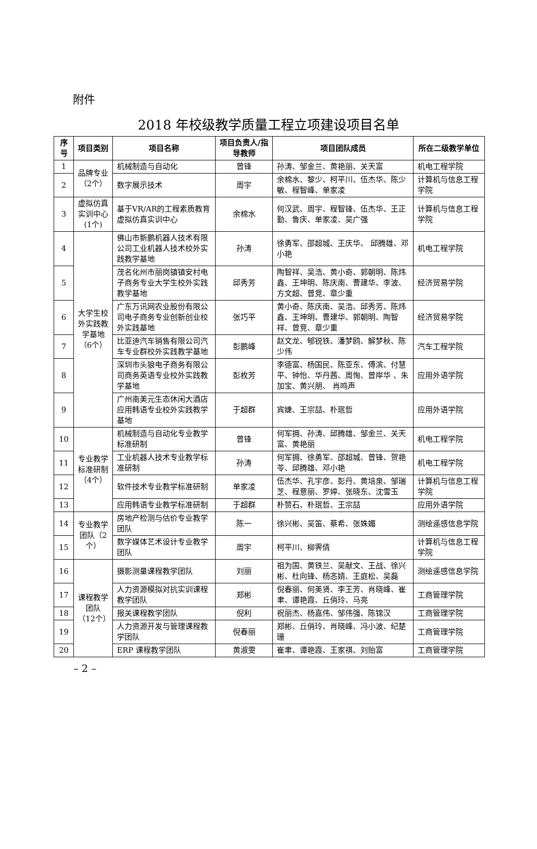附件
2018 年校级教学质量工程立项建设项目名单
| 序号 | 项目类别 | 项目名称 | 项目负责人/指导教师 | 项目团队成员 | 所在二级教学单位 |
| --- | --- | --- | --- | --- | --- |
| 1 | 品牌专业（2个） | 机械制造与自动化 | 曾锋 | 孙涛、邹金兰、黄艳丽、关天富 | 机电工程学院 |
| 2 | | 数字展示技术 | 周宇 | 余棉水、黎少、柯平川、伍杰华、陈少敏、程智峰、单家凌 | 计算机与信息工程学院 |
| 3 | 虚拟仿真实训中心(1个) | 基于VR/AR的工程素质教育虚拟仿真实训中心 | 余棉水 | 何汉武、周宇、程智锋、伍杰华、王正勤、鲁庆、单家凌、吴广强 | 计算机与信息工程学院 |
| 4 | 大学生校外实践教学基地（6个） | 佛山市新鹏机器人技术有限公司工业机器人技术校外实践教学基地 | 孙涛 | 徐勇军、邵超城、王庆华、 邱腾雄、邓小艳 | 机电工程学院 |
| 5 | | 茂名化州市丽岗镇镇安村电子商务专业大学生校外实践教学基地 | 邱秀芳 | 陶智祥、吴浩、黄小奇、郭朝明、陈炜鑫、王坤明、陈庆南、曹建华、李波、方文超、曾竞、章少重 | 经济贸易学院 |
| 6 | | 广东万讯网农业股份有限公司电子商务专业创新创业校外实践基地 | 张巧平 | 黄小奇、陈庆南、吴浩、邱秀芳、陈炜鑫、王坤明、曹建华、郭朝明、陶智祥、曾竞、章少重 | 经济贸易学院 |
| 7 | | 比亚迪汽车销售有限公司汽车专业群校外实践教学基地 | 彭鹏峰 | 赵文龙、郇锐铁、潘梦鸥、解梦秋、陈少伟 | 汽车工程学院 |
| 8 | | 深圳市头狼电子商务有限公司商务英语专业校外实践教学基地 | 彭枚芳 | 李德富、杨国民、陈亚东、傅滨、付慧平、钟怡、华丹茜、周恂、曾岸华 、朱加宝、黄兴朋、 肖鸣声 | 应用外语学院 |
| 9 | | 广州南美元生态休闲大酒店应用韩语专业校外实践教学基地 | 于超群 | 宾婕、王宗喆、朴珉哲 | 应用外语学院 |
| 10 | 专业教学标准研制（4个） | 机械制造与自动化专业教学标准研制 | 曾锋 | 何军拥、孙涛、邱腾雄、邹金兰、关天富、黄艳丽 | 机电工程学院 |
| 11 | | 工业机器人技术专业教学标准研制 | 孙涛 | 何军拥、徐勇军、邵超城、曾锋、贺艳苓、邱腾雄、邓小艳 | 机电工程学院 |
| 12 | | 软件技术专业教学标准研制 | 单家凌 | 伍杰华、孔宇彦、彭丹、黄培泉、邹瑞芝、程意丽、罗婷、张晓东、沈雪玉 | 计算机与信息工程学院 |
| 13 | | 应用韩语专业教学标准研制 | 于超群 | 朴赞石、朴珉哲、王宗喆 | 应用外语学院 |
| 14 | 专业教学团队（2个） | 房地产检测与估价专业教学团队 | 陈一 | 徐兴彬、吴笛、蔡希、张姝媚 | 测绘遥感信息学院 |
| 15 | | 数字媒体艺术设计专业教学团队 | 周宇 | 柯平川、柳霁倩 | 计算机与信息工程学院 |
| 16 | 课程教学团队（12个） | 摄影测量课程教学团队 | 刘丽 | 祖为国、黄铁兰、吴献文、王战、徐兴彬、杜向锋、杨忞婧、王庭松、吴磊 | 测绘遥感信息学院 |
| 17 | | 人力资源模拟对抗实训课程教学团队 | 郑彬 | 倪春丽、何美贤、李王芳、肖晓峰、崔聿、谭艳霞、丘俏玲、马亮 | 工商管理学院 |
| 18 | | 报关课程教学团队 | 倪利 | 祝丽杰、杨嘉伟、邹伟强、陈锦汉 | 工商管理学院 |
| 19 | | 人力资源开发与管理课程教学团队 | 倪春丽 | 郑彬、丘俏玲、肖晓峰、冯小波、纪楚珊 | 工商管理学院 |
| 20 | | ERP 课程教学团队 | 黄淑雯 | 崔聿、谭艳霞、王家祺、刘贻富 | 工商管理学院 |
– 2 –